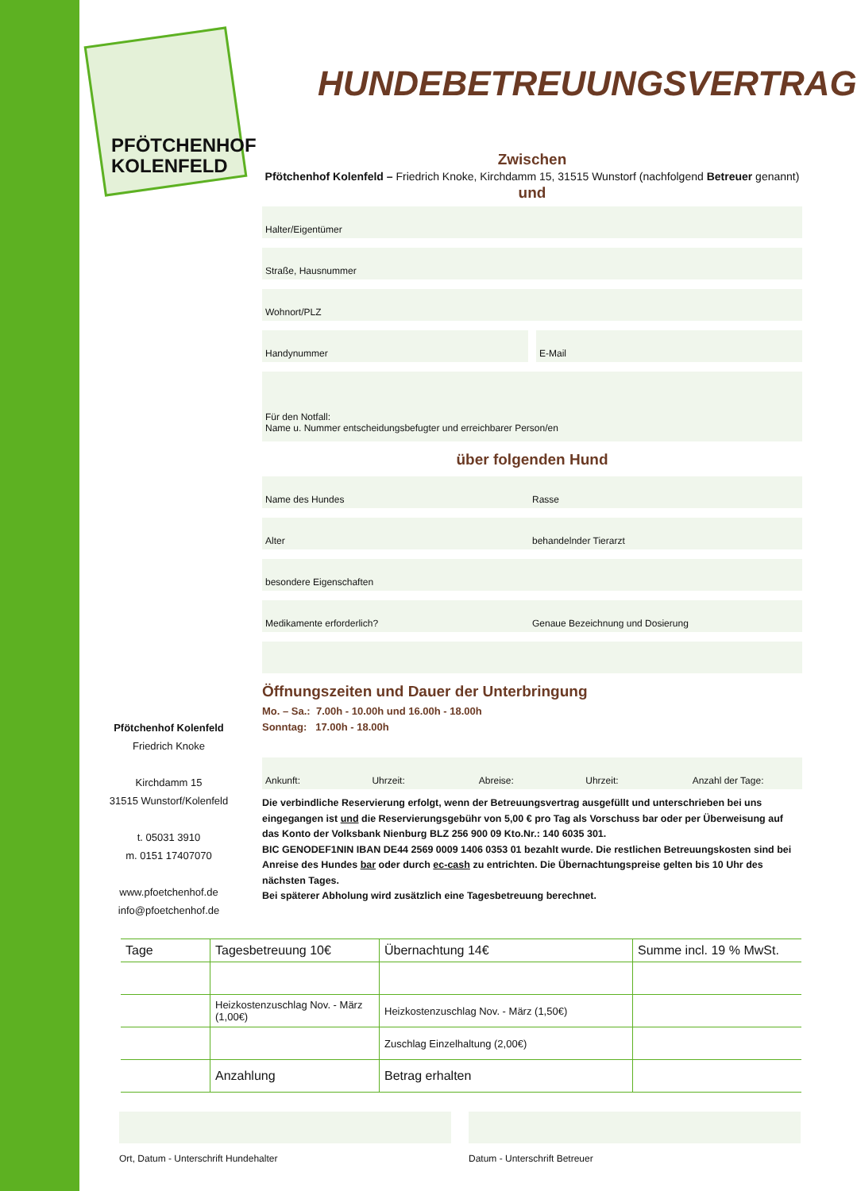PFÖTCHENHOF
KOLENFELD
HUNDEBETREUUNGSVERTRAG
Zwischen
Pfötchenhof Kolenfeld – Friedrich Knoke, Kirchdamm 15, 31515 Wunstorf (nachfolgend Betreuer genannt)
und
Halter/Eigentümer
Straße, Hausnummer
Wohnort/PLZ
Handynummer E-Mail
Für den Notfall:
Name u. Nummer entscheidungsbefugter und erreichbarer Person/en
über folgenden Hund
Name des Hundes Rasse
Alter behandelnder Tierarzt
besondere Eigenschaften
Medikamente erforderlich? Genaue Bezeichnung und Dosierung
Öffnungszeiten und Dauer der Unterbringung
Mo. – Sa.: 7.00h - 10.00h und 16.00h - 18.00h
Sonntag: 17.00h - 18.00h
Ankunft: Uhrzeit: Abreise: Uhrzeit: Anzahl der Tage:
Die verbindliche Reservierung erfolgt, wenn der Betreuungsvertrag ausgefüllt und unterschrieben bei uns eingegangen ist und die Reservierungsgebühr von 5,00 € pro Tag als Vorschuss bar oder per Überweisung auf das Konto der Volksbank Nienburg BLZ 256 900 09 Kto.Nr.: 140 6035 301.
BIC GENODEF1NIN IBAN DE44 2569 0009 1406 0353 01 bezahlt wurde. Die restlichen Betreuungskosten sind bei Anreise des Hundes bar oder durch ec-cash zu entrichten. Die Übernachtungspreise gelten bis 10 Uhr des nächsten Tages.
Bei späterer Abholung wird zusätzlich eine Tagesbetreuung berechnet.
Pfötchenhof Kolenfeld
Friedrich Knoke
Kirchdamm 15
31515 Wunstorf/Kolenfeld
t. 05031 3910
m. 0151 17407070
www.pfoetchenhof.de
info@pfoetchenhof.de
| Tage | Tagesbetreuung 10€ | Übernachtung 14€ | Summe incl. 19 % MwSt. |
| --- | --- | --- | --- |
| | Heizkostenzuschlag Nov. - März (1,00€) | Heizkostenzuschlag Nov. - März (1,50€) | |
| | | Zuschlag Einzelhaltung (2,00€) | |
| | Anzahlung | Betrag erhalten | |
Ort, Datum - Unterschrift Hundehalter Datum - Unterschrift Betreuer